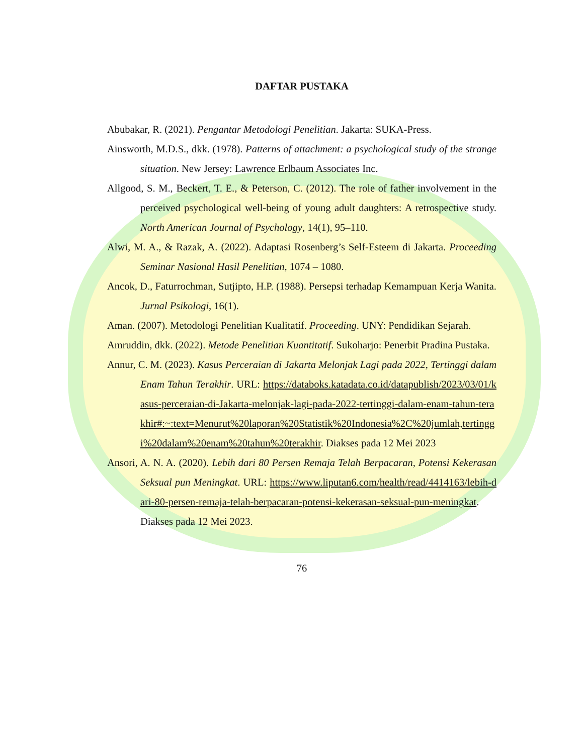DAFTAR PUSTAKA
Abubakar, R. (2021). Pengantar Metodologi Penelitian. Jakarta: SUKA-Press.
Ainsworth, M.D.S., dkk. (1978). Patterns of attachment: a psychological study of the strange situation. New Jersey: Lawrence Erlbaum Associates Inc.
Allgood, S. M., Beckert, T. E., & Peterson, C. (2012). The role of father involvement in the perceived psychological well-being of young adult daughters: A retrospective study. North American Journal of Psychology, 14(1), 95–110.
Alwi, M. A., & Razak, A. (2022). Adaptasi Rosenberg’s Self-Esteem di Jakarta. Proceeding Seminar Nasional Hasil Penelitian, 1074 – 1080.
Ancok, D., Faturrochman, Sutjipto, H.P. (1988). Persepsi terhadap Kemampuan Kerja Wanita. Jurnal Psikologi, 16(1).
Aman. (2007). Metodologi Penelitian Kualitatif. Proceeding. UNY: Pendidikan Sejarah.
Amruddin, dkk. (2022). Metode Penelitian Kuantitatif. Sukoharjo: Penerbit Pradina Pustaka.
Annur, C. M. (2023). Kasus Perceraian di Jakarta Melonjak Lagi pada 2022, Tertinggi dalam Enam Tahun Terakhir. URL: https://databoks.katadata.co.id/datapublish/2023/03/01/kasus-perceraian-di-Jakarta-melonjak-lagi-pada-2022-tertinggi-dalam-enam-tahun-terakhir#:~:text=Menurut%20laporan%20Statistik%20Indonesia%2C%20jumlah,tertinggi%20dalam%20enam%20tahun%20terakhir. Diakses pada 12 Mei 2023
Ansori, A. N. A. (2020). Lebih dari 80 Persen Remaja Telah Berpacaran, Potensi Kekerasan Seksual pun Meningkat. URL: https://www.liputan6.com/health/read/4414163/lebih-dari-80-persen-remaja-telah-berpacaran-potensi-kekerasan-seksual-pun-meningkat. Diakses pada 12 Mei 2023.
76